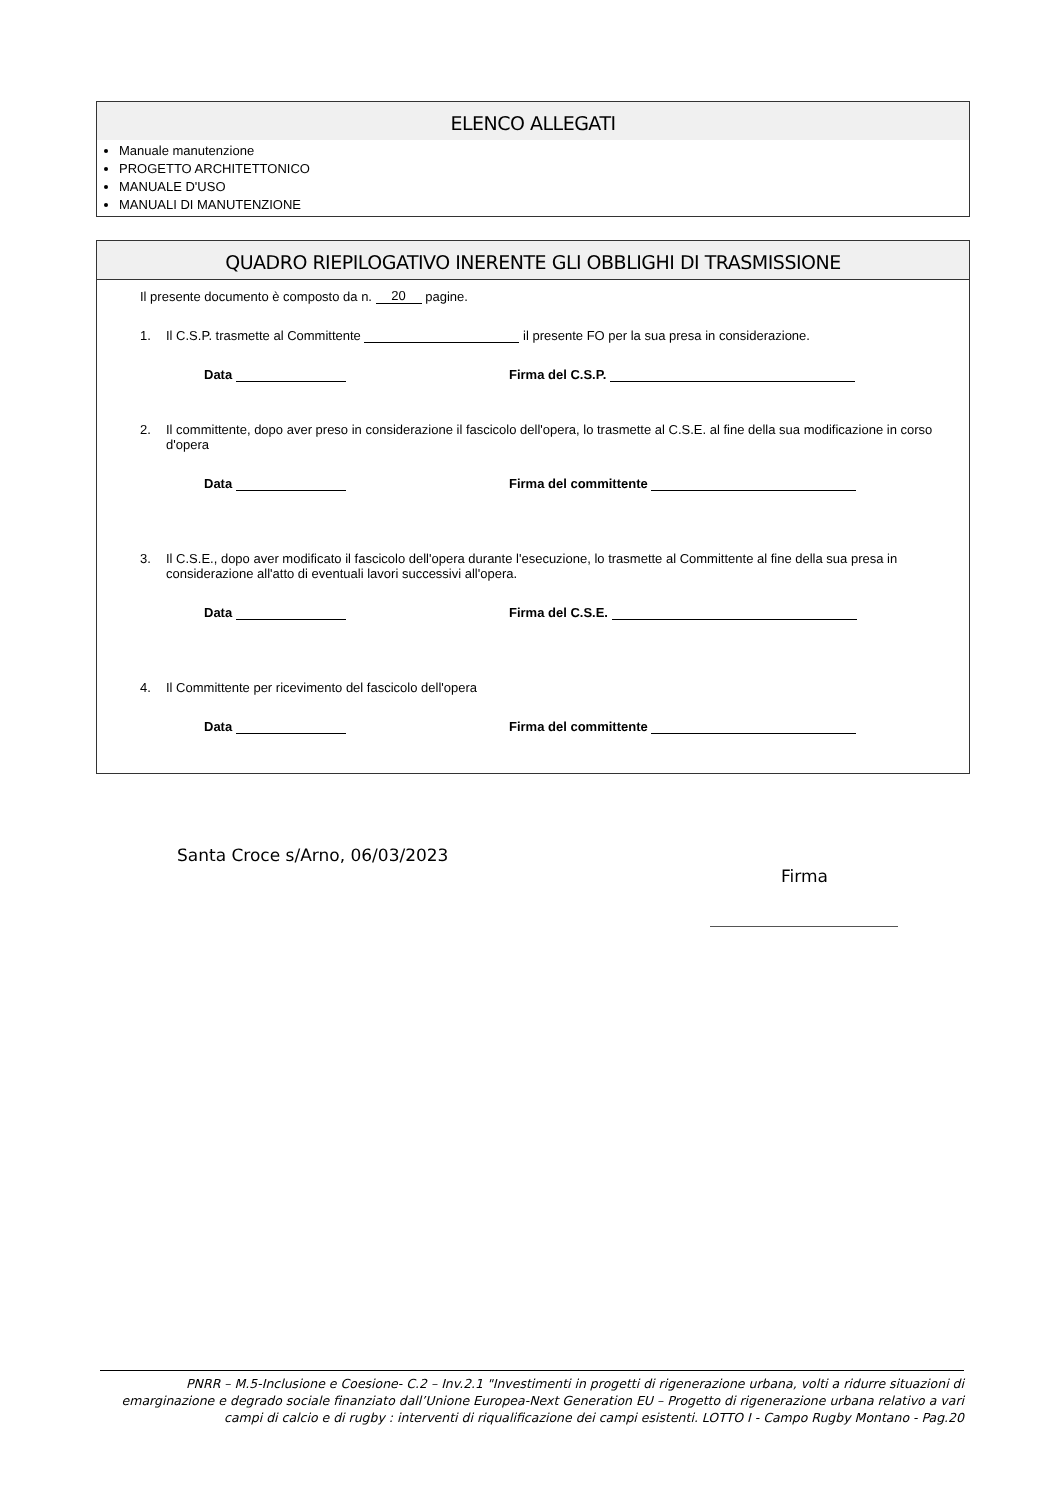ELENCO ALLEGATI
Manuale manutenzione
PROGETTO ARCHITETTONICO
MANUALE D'USO
MANUALI DI MANUTENZIONE
QUADRO RIEPILOGATIVO INERENTE GLI OBBLIGHI DI TRASMISSIONE
Il presente documento è composto da n. 20 pagine.
1. Il C.S.P. trasmette al Committente il presente FO per la sua presa in considerazione.
Data Firma del C.S.P.
2. Il committente, dopo aver preso in considerazione il fascicolo dell'opera, lo trasmette al C.S.E. al fine della sua modificazione in corso d'opera
Data Firma del committente
3. Il C.S.E., dopo aver modificato il fascicolo dell'opera durante l'esecuzione, lo trasmette al Committente al fine della sua presa in considerazione all'atto di eventuali lavori successivi all'opera.
Data Firma del C.S.E.
4. Il Committente per ricevimento del fascicolo dell'opera
Data Firma del committente
Santa Croce s/Arno, 06/03/2023
Firma
PNRR – M.5-Inclusione e Coesione- C.2 – Inv.2.1 "Investimenti in progetti di rigenerazione urbana, volti a ridurre situazioni di emarginazione e degrado sociale finanziato dall’Unione Europea-Next Generation EU – Progetto di rigenerazione urbana relativo a vari campi di calcio e di rugby : interventi di riqualificazione dei campi esistenti. LOTTO I - Campo Rugby Montano - Pag.20